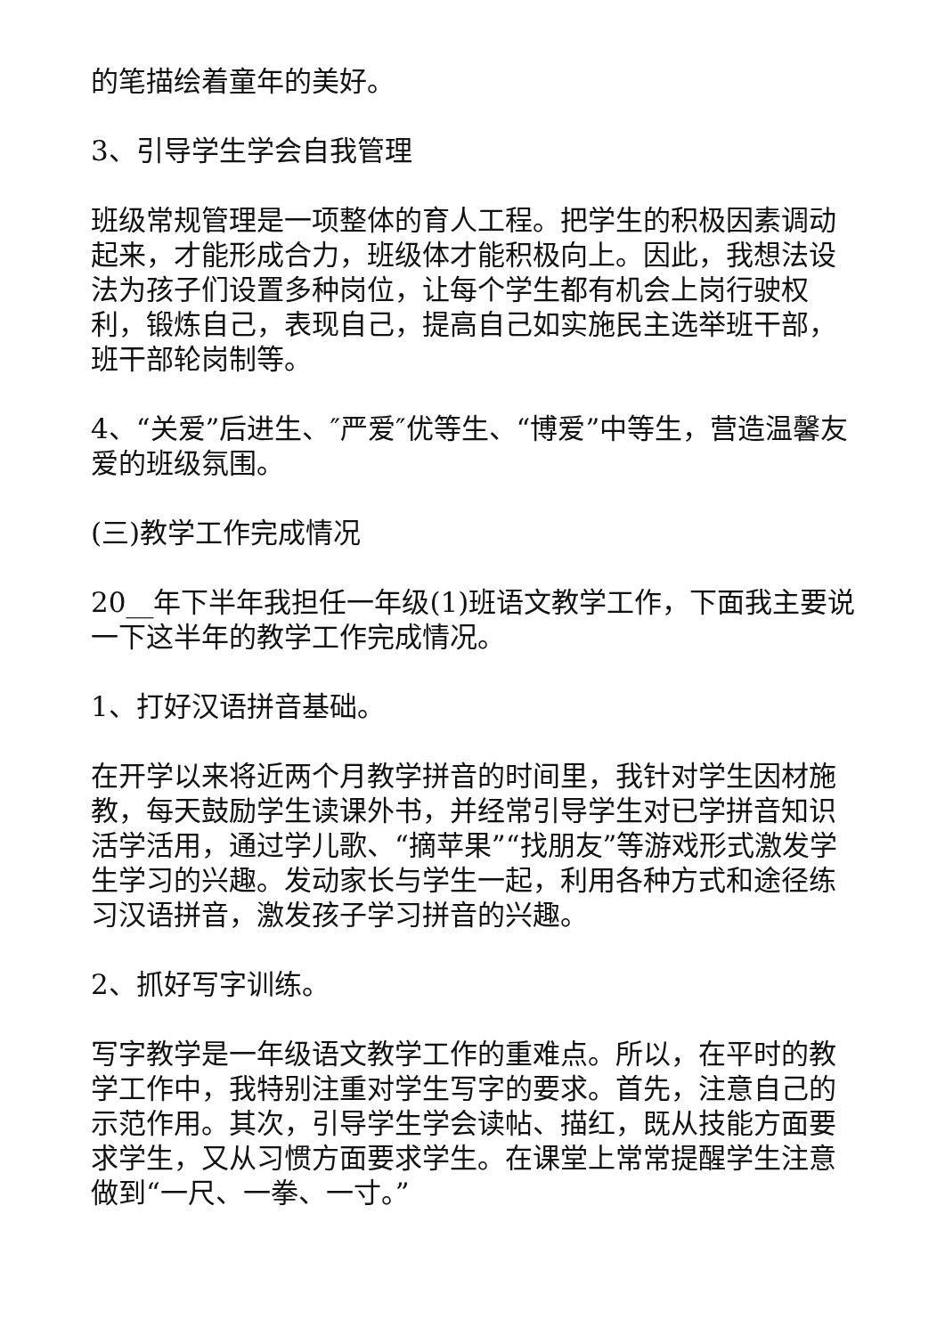的笔描绘着童年的美好。
3、引导学生学会自我管理
班级常规管理是一项整体的育人工程。把学生的积极因素调动起来，才能形成合力，班级体才能积极向上。因此，我想法设法为孩子们设置多种岗位，让每个学生都有机会上岗行驶权利，锻炼自己，表现自己，提高自己如实施民主选举班干部，班干部轮岗制等。
4、“关爱”后进生、″严爱″优等生、“博爱”中等生，营造温馨友爱的班级氛围。
(三)教学工作完成情况
20__年下半年我担任一年级(1)班语文教学工作，下面我主要说一下这半年的教学工作完成情况。
1、打好汉语拼音基础。
在开学以来将近两个月教学拼音的时间里，我针对学生因材施教，每天鼓励学生读课外书，并经常引导学生对已学拼音知识活学活用，通过学儿歌、“摘苹果”“找朋友”等游戏形式激发学生学习的兴趣。发动家长与学生一起，利用各种方式和途径练习汉语拼音，激发孩子学习拼音的兴趣。
2、抓好写字训练。
写字教学是一年级语文教学工作的重难点。所以，在平时的教学工作中，我特别注重对学生写字的要求。首先，注意自己的示范作用。其次，引导学生学会读帖、描红，既从技能方面要求学生，又从习惯方面要求学生。在课堂上常常提醒学生注意做到“一尺、一拳、一寸。”